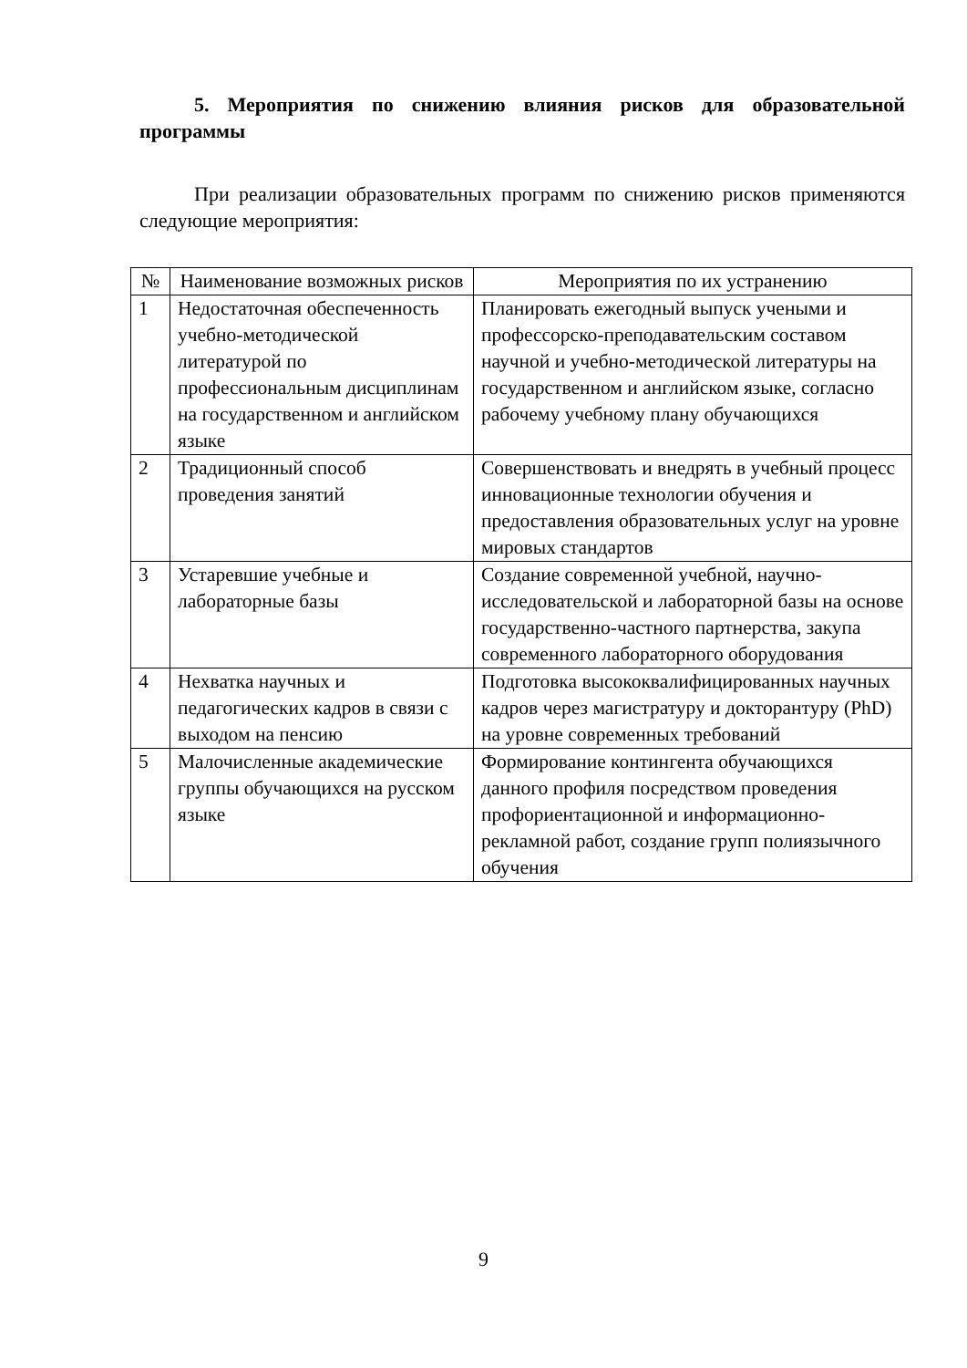5. Мероприятия по снижению влияния рисков для образовательной программы
При реализации образовательных программ по снижению рисков применяются следующие мероприятия:
| № | Наименование возможных рисков | Мероприятия по их устранению |
| --- | --- | --- |
| 1 | Недостаточная обеспеченность учебно-методической литературой по профессиональным дисциплинам на государственном и английском языке | Планировать ежегодный выпуск учеными и профессорско-преподавательским составом научной и учебно-методической литературы на государственном и английском языке, согласно рабочему учебному плану обучающихся |
| 2 | Традиционный способ проведения занятий | Совершенствовать и внедрять в учебный процесс инновационные технологии обучения и предоставления образовательных услуг на уровне мировых стандартов |
| 3 | Устаревшие учебные и лабораторные базы | Создание современной учебной, научно-исследовательской и лабораторной базы на основе государственно-частного партнерства, закупа современного лабораторного оборудования |
| 4 | Нехватка научных и педагогических кадров в связи с выходом на пенсию | Подготовка высококвалифицированных научных кадров через магистратуру и докторантуру (PhD) на уровне современных требований |
| 5 | Малочисленные академические группы обучающихся на русском языке | Формирование контингента обучающихся данного профиля посредством проведения профориентационной и информационно-рекламной работ, создание групп полиязычного обучения |
9